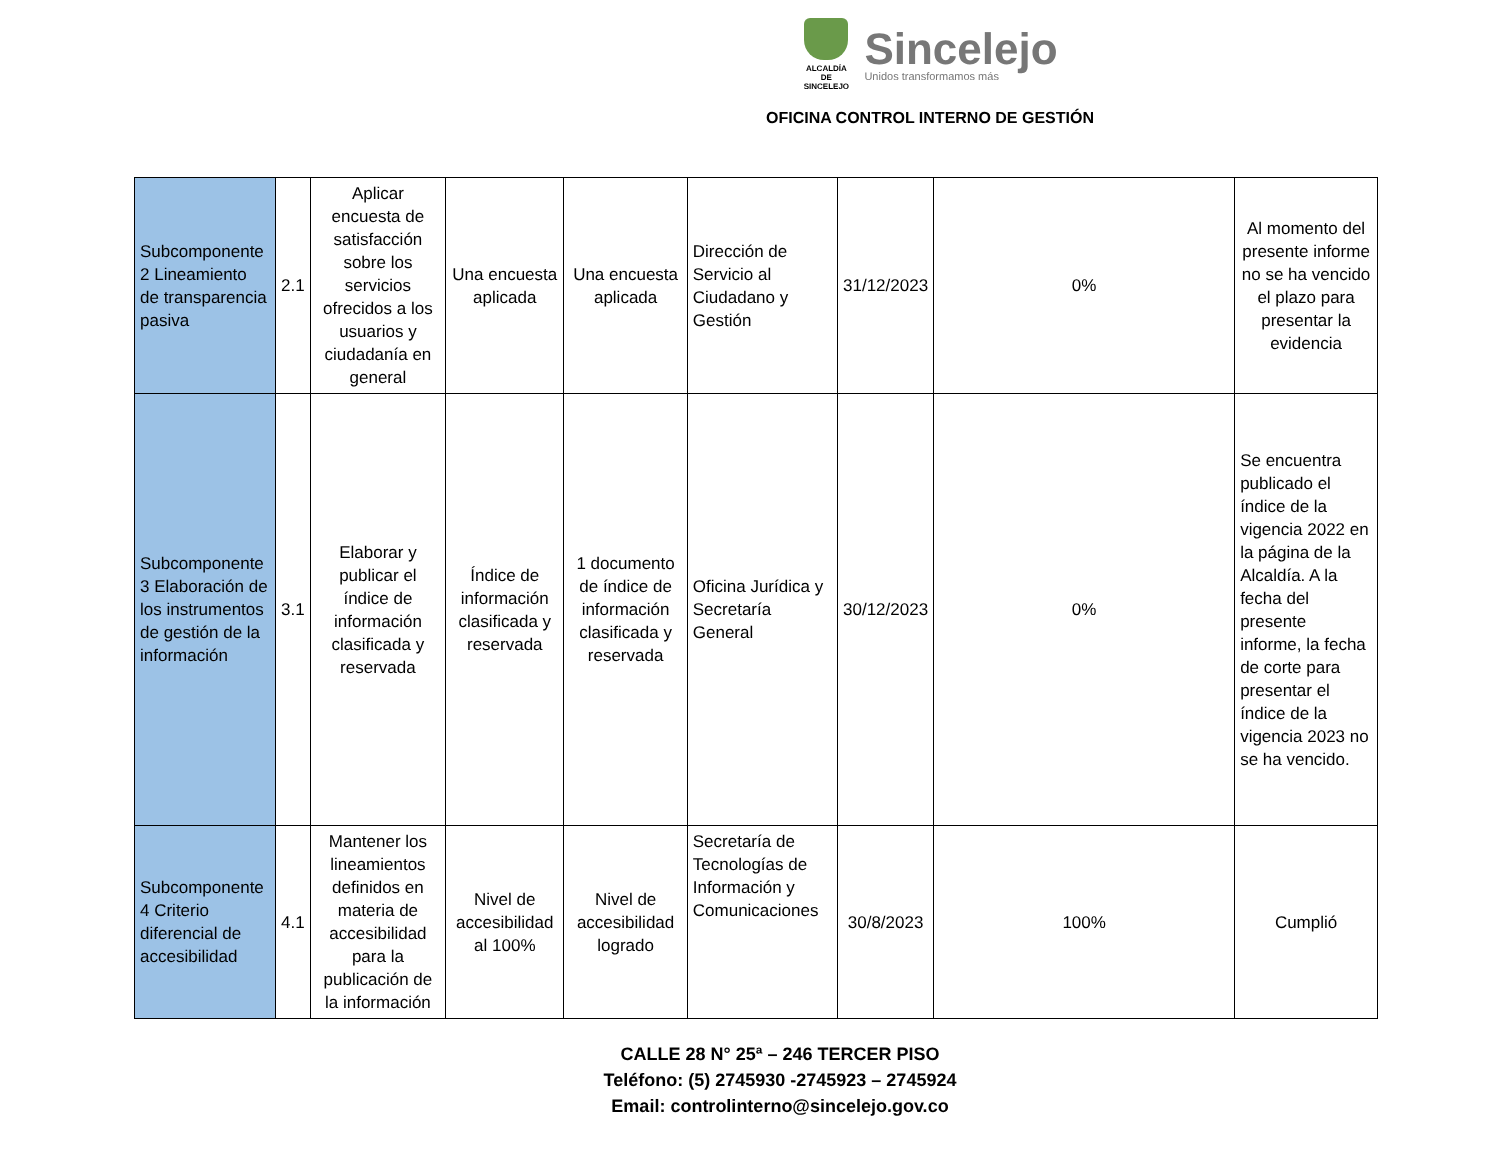ALCALDÍA DE SINCELEJO
Sincelejo
Unidos transformamos más
OFICINA CONTROL INTERNO DE GESTIÓN
| Subcomponente 2 Lineamiento de transparencia pasiva | 2.1 | Aplicar encuesta de satisfacción sobre los servicios ofrecidos a los usuarios y ciudadanía en general | Una encuesta aplicada | Una encuesta aplicada | Dirección de Servicio al Ciudadano y Gestión | 31/12/2023 | 0% | Al momento del presente informe no se ha vencido el plazo para presentar la evidencia |
| Subcomponente 3 Elaboración de los instrumentos de gestión de la información | 3.1 | Elaborar y publicar el índice de información clasificada y reservada | Índice de información clasificada y reservada | 1 documento de índice de información clasificada y reservada | Oficina Jurídica y Secretaría General | 30/12/2023 | 0% | Se encuentra publicado el índice de la vigencia 2022 en la página de la Alcaldía. A la fecha del presente informe, la fecha de corte para presentar el índice de la vigencia 2023 no se ha vencido. |
| Subcomponente 4 Criterio diferencial de accesibilidad | 4.1 | Mantener los lineamientos definidos en materia de accesibilidad para la publicación de la información | Nivel de accesibilidad al 100% | Nivel de accesibilidad logrado | Secretaría de Tecnologías de Información y Comunicaciones | 30/8/2023 | 100% | Cumplió |
CALLE 28 N° 25ª – 246 TERCER PISO
Teléfono: (5) 2745930 -2745923 – 2745924
Email: controlinterno@sincelejo.gov.co